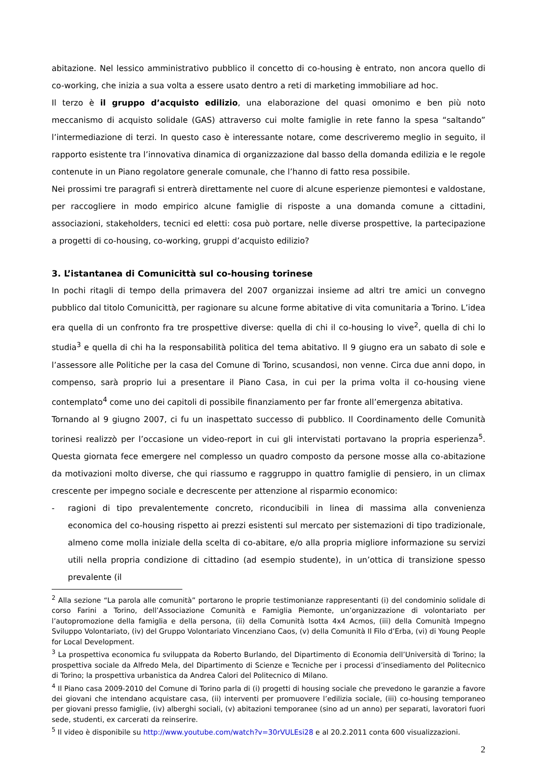abitazione. Nel lessico amministrativo pubblico il concetto di co-housing è entrato, non ancora quello di co-working, che inizia a sua volta a essere usato dentro a reti di marketing immobiliare ad hoc.
Il terzo è il gruppo d’acquisto edilizio, una elaborazione del quasi omonimo e ben più noto meccanismo di acquisto solidale (GAS) attraverso cui molte famiglie in rete fanno la spesa “saltando” l’intermediazione di terzi. In questo caso è interessante notare, come descriveremo meglio in seguito, il rapporto esistente tra l’innovativa dinamica di organizzazione dal basso della domanda edilizia e le regole contenute in un Piano regolatore generale comunale, che l’hanno di fatto resa possibile.
Nei prossimi tre paragrafi si entrerà direttamente nel cuore di alcune esperienze piemontesi e valdostane, per raccogliere in modo empirico alcune famiglie di risposte a una domanda comune a cittadini, associazioni, stakeholders, tecnici ed eletti: cosa può portare, nelle diverse prospettive, la partecipazione a progetti di co-housing, co-working, gruppi d’acquisto edilizio?
3. L’istantanea di Comunicittà sul co-housing torinese
In pochi ritagli di tempo della primavera del 2007 organizzai insieme ad altri tre amici un convegno pubblico dal titolo Comunicittà, per ragionare su alcune forme abitative di vita comunitaria a Torino. L’idea era quella di un confronto fra tre prospettive diverse: quella di chi il co-housing lo vive<sup>2</sup>, quella di chi lo studia<sup>3</sup> e quella di chi ha la responsabilità politica del tema abitativo. Il 9 giugno era un sabato di sole e l’assessore alle Politiche per la casa del Comune di Torino, scusandosi, non venne. Circa due anni dopo, in compenso, sarà proprio lui a presentare il Piano Casa, in cui per la prima volta il co-housing viene contemplato<sup>4</sup> come uno dei capitoli di possibile finanziamento per far fronte all’emergenza abitativa.
Tornando al 9 giugno 2007, ci fu un inaspettato successo di pubblico. Il Coordinamento delle Comunità torinesi realizzò per l’occasione un video-report in cui gli intervistati portavano la propria esperienza<sup>5</sup>. Questa giornata fece emergere nel complesso un quadro composto da persone mosse alla co-abitazione da motivazioni molto diverse, che qui riassumo e raggruppo in quattro famiglie di pensiero, in un climax crescente per impegno sociale e decrescente per attenzione al risparmio economico:
- ragioni di tipo prevalentemente concreto, riconducibili in linea di massima alla convenienza economica del co-housing rispetto ai prezzi esistenti sul mercato per sistemazioni di tipo tradizionale, almeno come molla iniziale della scelta di co-abitare, e/o alla propria migliore informazione su servizi utili nella propria condizione di cittadino (ad esempio studente), in un’ottica di transizione spesso prevalente (il
<sup>2</sup> Alla sezione “La parola alle comunità” portarono le proprie testimonianze rappresentanti (i) del condominio solidale di corso Farini a Torino, dell’Associazione Comunità e Famiglia Piemonte, un’organizzazione di volontariato per l’autopromozione della famiglia e della persona, (ii) della Comunità Isotta 4x4 Acmos, (iii) della Comunità Impegno Sviluppo Volontariato, (iv) del Gruppo Volontariato Vincenziano Caos, (v) della Comunità Il Filo d’Erba, (vi) di Young People for Local Development.
<sup>3</sup> La prospettiva economica fu sviluppata da Roberto Burlando, del Dipartimento di Economia dell’Università di Torino; la prospettiva sociale da Alfredo Mela, del Dipartimento di Scienze e Tecniche per i processi d’insediamento del Politecnico di Torino; la prospettiva urbanistica da Andrea Calori del Politecnico di Milano.
<sup>4</sup> Il Piano casa 2009-2010 del Comune di Torino parla di (i) progetti di housing sociale che prevedono le garanzie a favore dei giovani che intendano acquistare casa, (ii) interventi per promuovere l’edilizia sociale, (iii) co-housing temporaneo per giovani presso famiglie, (iv) alberghi sociali, (v) abitazioni temporanee (sino ad un anno) per separati, lavoratori fuori sede, studenti, ex carcerati da reinserire.
<sup>5</sup> Il video è disponibile su http://www.youtube.com/watch?v=30rVULEsi28 e al 20.2.2011 conta 600 visualizzazioni.
2